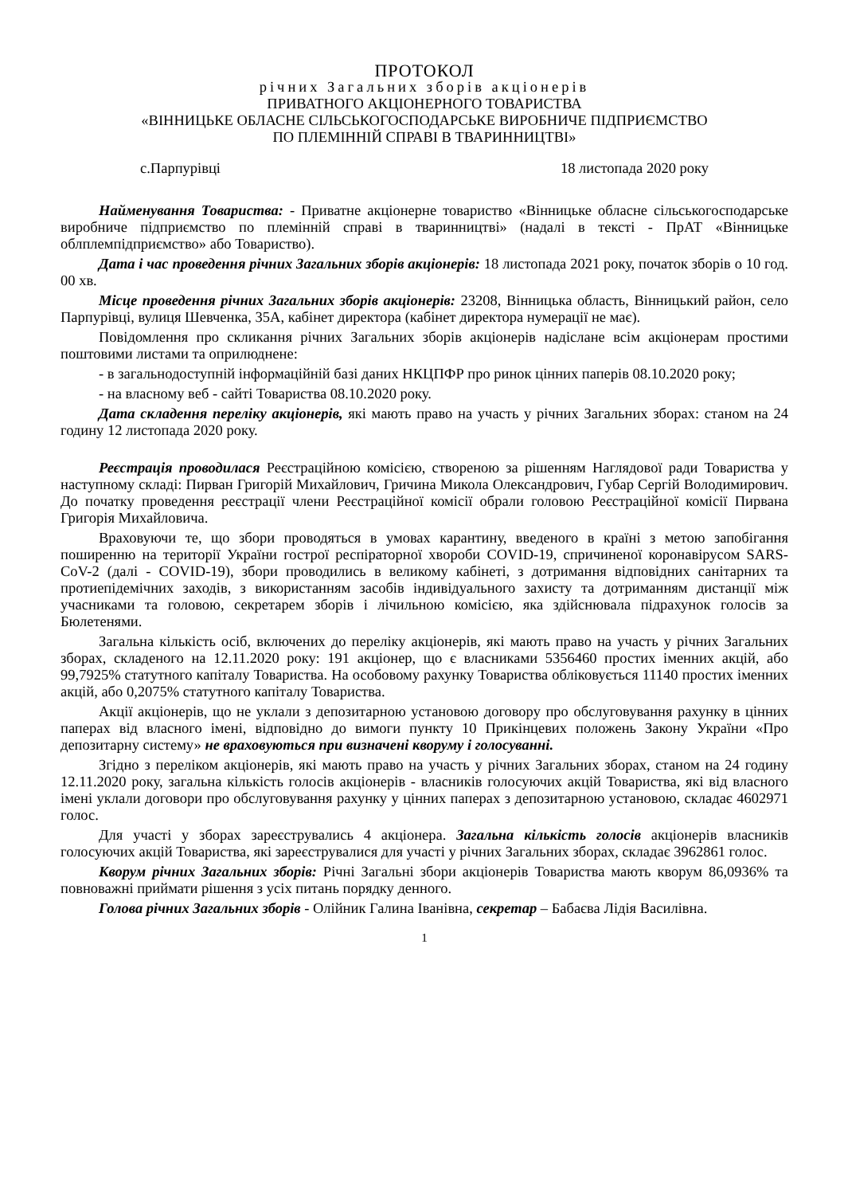ПРОТОКОЛ
річних Загальних зборів акціонерів
ПРИВАТНОГО АКЦІОНЕРНОГО ТОВАРИСТВА
«ВІННИЦЬКЕ ОБЛАСНЕ СІЛЬСЬКОГОСПОДАРСЬКЕ ВИРОБНИЧЕ ПІДПРИЄМСТВО
ПО ПЛЕМІННІЙ СПРАВІ В ТВАРИННИЦТВІ»
с.Парпурівці 18 листопада 2020 року
Найменування Товариства: - Приватне акціонерне товариство «Вінницьке обласне сільськогосподарське виробниче підприємство по племінній справі в тваринництві» (надалі в тексті - ПрАТ «Вінницьке облплемпідприємство» або Товариство).
Дата і час проведення річних Загальних зборів акціонерів: 18 листопада 2021 року, початок зборів о 10 год. 00 хв.
Місце проведення річних Загальних зборів акціонерів: 23208, Вінницька область, Вінницький район, село Парпурівці, вулиця Шевченка, 35А, кабінет директора (кабінет директора нумерації не має).
Повідомлення про скликання річних Загальних зборів акціонерів надіслане всім акціонерам простими поштовими листами та оприлюднене:
- в загальнодоступній інформаційній базі даних НКЦПФР про ринок цінних паперів 08.10.2020 року;
- на власному веб - сайті Товариства 08.10.2020 року.
Дата складення переліку акціонерів, які мають право на участь у річних Загальних зборах: станом на 24 годину 12 листопада 2020 року.
Реєстрація проводилася Реєстраційною комісією, створеною за рішенням Наглядової ради Товариства у наступному складі: Пирван Григорій Михайлович, Гричина Микола Олександрович, Губар Сергій Володимирович. До початку проведення реєстрації члени Реєстраційної комісії обрали головою Реєстраційної комісії Пирвана Григорія Михайловича.
Враховуючи те, що збори проводяться в умовах карантину, введеного в країні з метою запобігання поширенню на території України гострої респіраторної хвороби COVID-19, спричиненої коронавірусом SARS-CoV-2 (далі - COVID-19), збори проводились в великому кабінеті, з дотримання відповідних санітарних та протиепідемічних заходів, з використанням засобів індивідуального захисту та дотриманням дистанції між учасниками та головою, секретарем зборів і лічильною комісією, яка здійснювала підрахунок голосів за Бюлетенями.
Загальна кількість осіб, включених до переліку акціонерів, які мають право на участь у річних Загальних зборах, складеного на 12.11.2020 року: 191 акціонер, що є власниками 5356460 простих іменних акцій, або 99,7925% статутного капіталу Товариства. На особовому рахунку Товариства обліковується 11140 простих іменних акцій, або 0,2075% статутного капіталу Товариства.
Акції акціонерів, що не уклали з депозитарною установою договору про обслуговування рахунку в цінних паперах від власного імені, відповідно до вимоги пункту 10 Прикінцевих положень Закону України «Про депозитарну систему» не враховуються при визначені кворуму і голосуванні.
Згідно з переліком акціонерів, які мають право на участь у річних Загальних зборах, станом на 24 годину 12.11.2020 року, загальна кількість голосів акціонерів - власників голосуючих акцій Товариства, які від власного імені уклали договори про обслуговування рахунку у цінних паперах з депозитарною установою, складає 4602971 голос.
Для участі у зборах зареєструвались 4 акціонера. Загальна кількість голосів акціонерів власників голосуючих акцій Товариства, які зареєструвалися для участі у річних Загальних зборах, складає 3962861 голос.
Кворум річних Загальних зборів: Річні Загальні збори акціонерів Товариства мають кворум 86,0936% та повноважні приймати рішення з усіх питань порядку денного.
Голова річних Загальних зборів - Олійник Галина Іванівна, секретар – Бабаєва Лідія Василівна.
1